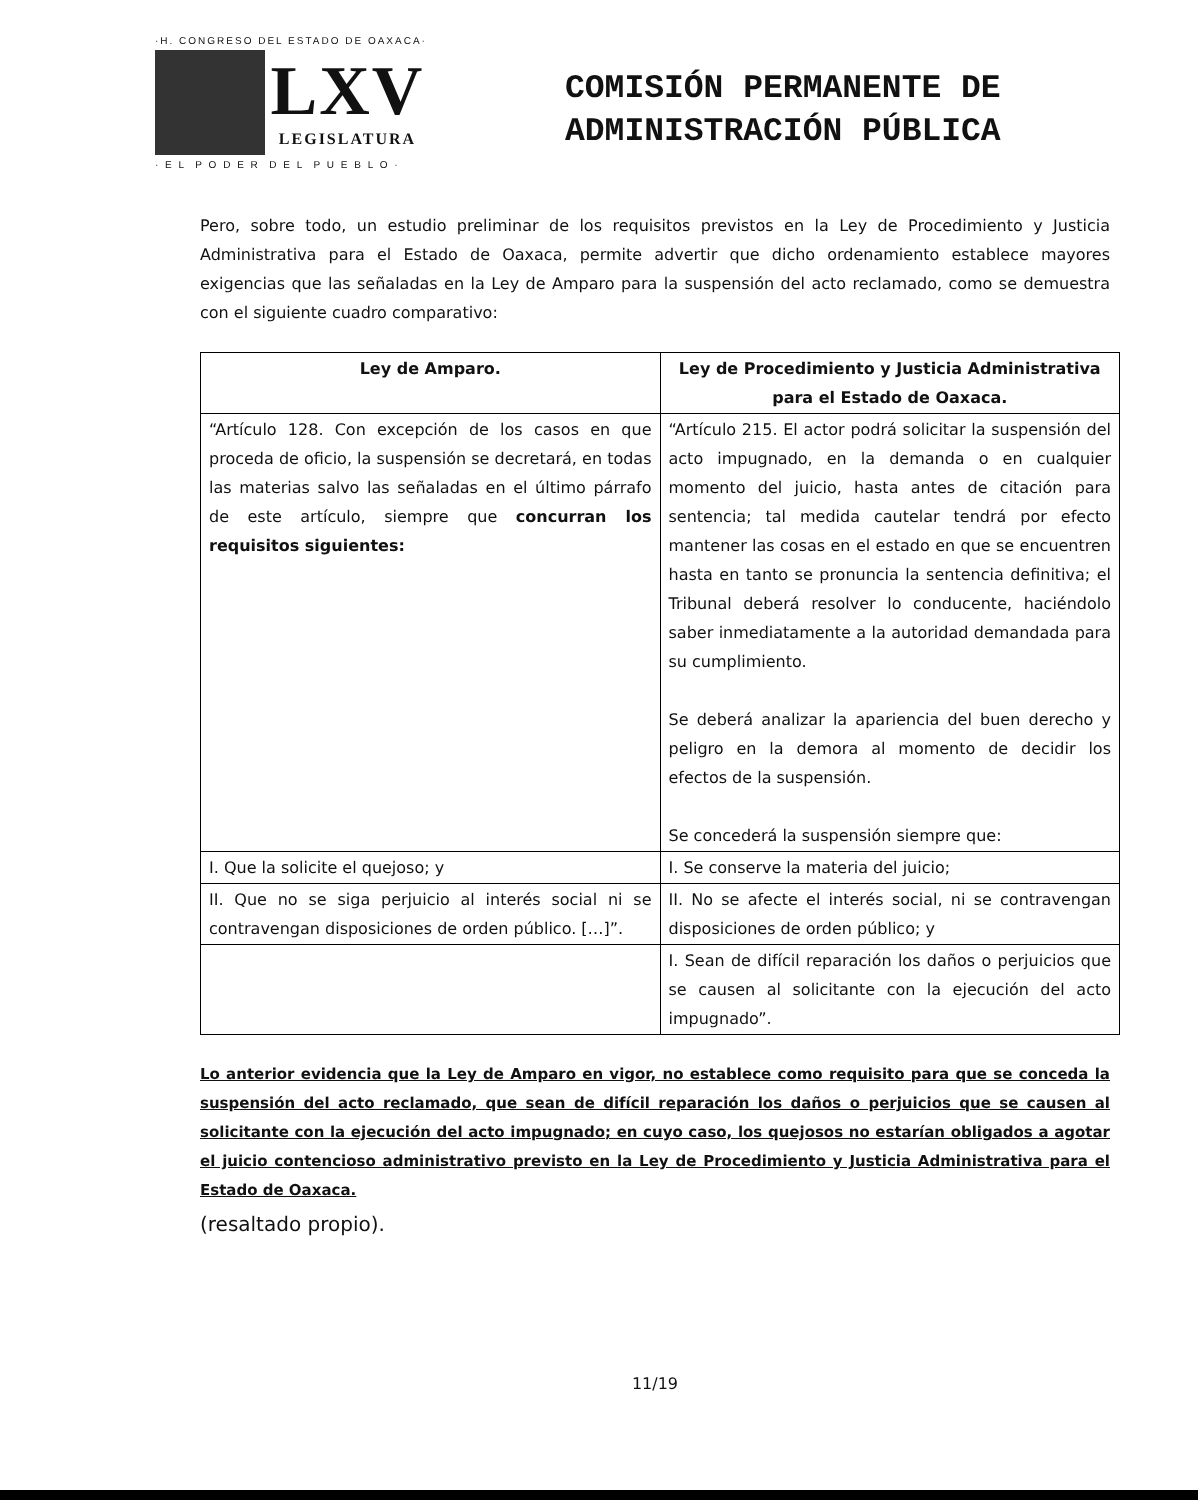·H. CONGRESO DEL ESTADO DE OAXACA·
LXV
LEGISLATURA
· E L P O D E R D E L P U E B L O ·
COMISIÓN PERMANENTE DE
ADMINISTRACIÓN PÚBLICA
Pero, sobre todo, un estudio preliminar de los requisitos previstos en la Ley de Procedimiento y Justicia Administrativa para el Estado de Oaxaca, permite advertir que dicho ordenamiento establece mayores exigencias que las señaladas en la Ley de Amparo para la suspensión del acto reclamado, como se demuestra con el siguiente cuadro comparativo:
| Ley de Amparo. | Ley de Procedimiento y Justicia Administrativa para el Estado de Oaxaca. |
| --- | --- |
| “Artículo 128. Con excepción de los casos en que proceda de oficio, la suspensión se decretará, en todas las materias salvo las señaladas en el último párrafo de este artículo, siempre que concurran los requisitos siguientes: | “Artículo 215. El actor podrá solicitar la suspensión del acto impugnado, en la demanda o en cualquier momento del juicio, hasta antes de citación para sentencia; tal medida cautelar tendrá por efecto mantener las cosas en el estado en que se encuentren hasta en tanto se pronuncia la sentencia definitiva; el Tribunal deberá resolver lo conducente, haciéndolo saber inmediatamente a la autoridad demandada para su cumplimiento. Se deberá analizar la apariencia del buen derecho y peligro en la demora al momento de decidir los efectos de la suspensión. Se concederá la suspensión siempre que: |
| I. Que la solicite el quejoso; y | I. Se conserve la materia del juicio; |
| II. Que no se siga perjuicio al interés social ni se contravengan disposiciones de orden público. […]”. | II. No se afecte el interés social, ni se contravengan disposiciones de orden público; y |
| | I. Sean de difícil reparación los daños o perjuicios que se causen al solicitante con la ejecución del acto impugnado”. |
Lo anterior evidencia que la Ley de Amparo en vigor, no establece como requisito para que se conceda la suspensión del acto reclamado, que sean de difícil reparación los daños o perjuicios que se causen al solicitante con la ejecución del acto impugnado; en cuyo caso, los quejosos no estarían obligados a agotar el juicio contencioso administrativo previsto en la Ley de Procedimiento y Justicia Administrativa para el Estado de Oaxaca.
(resaltado propio).
11/19